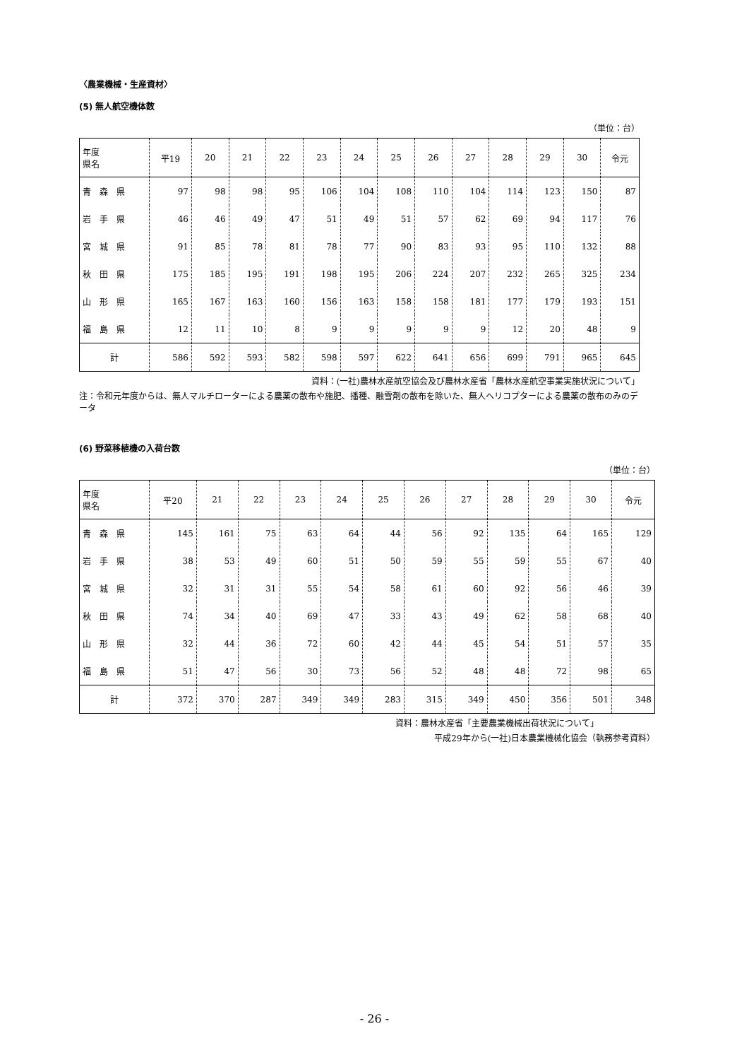〈農業機械・生産資材〉
(5) 無人航空機体数
（単位：台）
| 年度 県名 | 平19 | 20 | 21 | 22 | 23 | 24 | 25 | 26 | 27 | 28 | 29 | 30 | 令元 |
| --- | --- | --- | --- | --- | --- | --- | --- | --- | --- | --- | --- | --- | --- |
| 青 森 県 | 97 | 98 | 98 | 95 | 106 | 104 | 108 | 110 | 104 | 114 | 123 | 150 | 87 |
| 岩 手 県 | 46 | 46 | 49 | 47 | 51 | 49 | 51 | 57 | 62 | 69 | 94 | 117 | 76 |
| 宮 城 県 | 91 | 85 | 78 | 81 | 78 | 77 | 90 | 83 | 93 | 95 | 110 | 132 | 88 |
| 秋 田 県 | 175 | 185 | 195 | 191 | 198 | 195 | 206 | 224 | 207 | 232 | 265 | 325 | 234 |
| 山 形 県 | 165 | 167 | 163 | 160 | 156 | 163 | 158 | 158 | 181 | 177 | 179 | 193 | 151 |
| 福 島 県 | 12 | 11 | 10 | 8 | 9 | 9 | 9 | 9 | 9 | 12 | 20 | 48 | 9 |
| 計 | 586 | 592 | 593 | 582 | 598 | 597 | 622 | 641 | 656 | 699 | 791 | 965 | 645 |
資料：(一社)農林水産航空協会及び農林水産省「農林水産航空事業実施状況について」
注：令和元年度からは、無人マルチローターによる農薬の散布や施肥、播種、融雪剤の散布を除いた、無人ヘリコプターによる農薬の散布のみのデータ
(6) 野菜移植機の入荷台数
（単位：台）
| 年度 県名 | 平20 | 21 | 22 | 23 | 24 | 25 | 26 | 27 | 28 | 29 | 30 | 令元 |
| --- | --- | --- | --- | --- | --- | --- | --- | --- | --- | --- | --- | --- |
| 青 森 県 | 145 | 161 | 75 | 63 | 64 | 44 | 56 | 92 | 135 | 64 | 165 | 129 |
| 岩 手 県 | 38 | 53 | 49 | 60 | 51 | 50 | 59 | 55 | 59 | 55 | 67 | 40 |
| 宮 城 県 | 32 | 31 | 31 | 55 | 54 | 58 | 61 | 60 | 92 | 56 | 46 | 39 |
| 秋 田 県 | 74 | 34 | 40 | 69 | 47 | 33 | 43 | 49 | 62 | 58 | 68 | 40 |
| 山 形 県 | 32 | 44 | 36 | 72 | 60 | 42 | 44 | 45 | 54 | 51 | 57 | 35 |
| 福 島 県 | 51 | 47 | 56 | 30 | 73 | 56 | 52 | 48 | 48 | 72 | 98 | 65 |
| 計 | 372 | 370 | 287 | 349 | 349 | 283 | 315 | 349 | 450 | 356 | 501 | 348 |
資料：農林水産省「主要農業機械出荷状況について」
平成29年から(一社)日本農業機械化協会（執務参考資料）
- 26 -